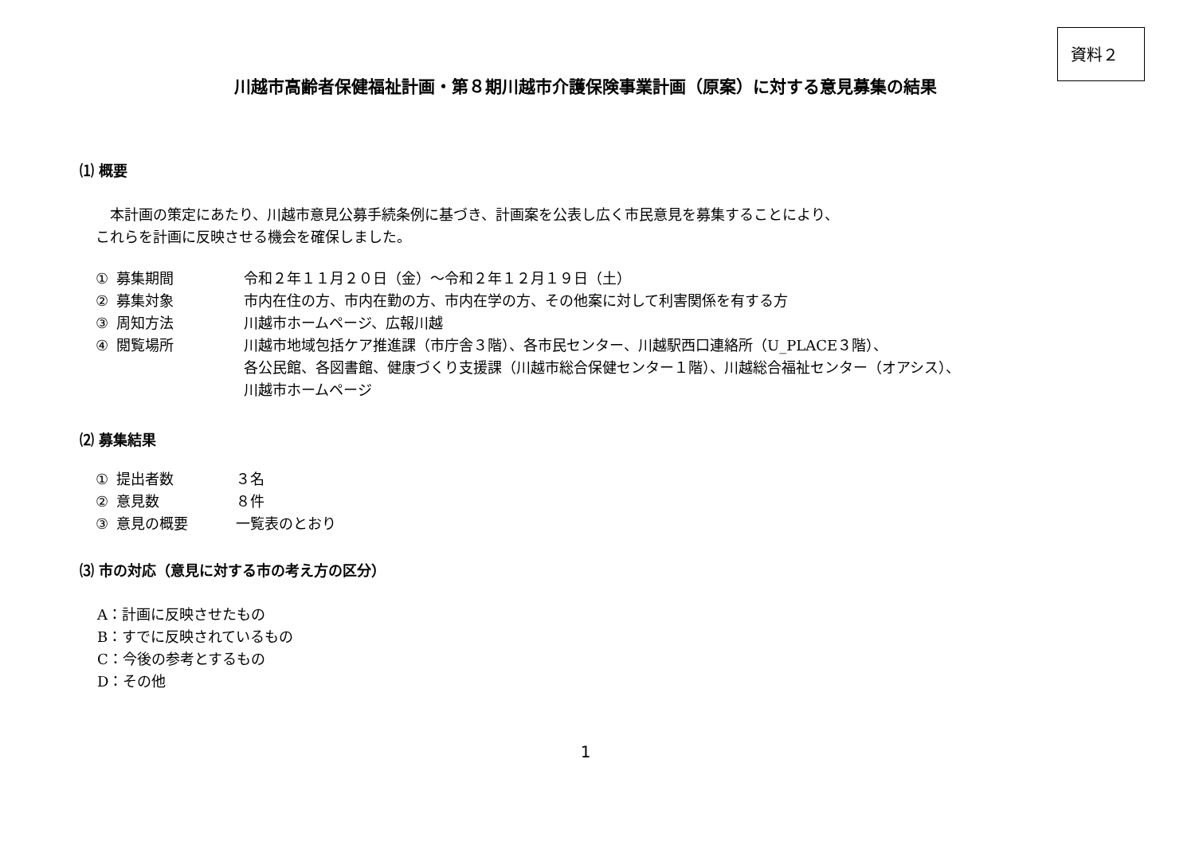資料２
川越市高齢者保健福祉計画・第８期川越市介護保険事業計画（原案）に対する意見募集の結果
⑴ 概要
　本計画の策定にあたり、川越市意見公募手続条例に基づき、計画案を公表し広く市民意見を募集することにより、
これらを計画に反映させる機会を確保しました。
| ① | 募集期間 | 令和２年１１月２０日（金）～令和２年１２月１９日（土） |
| ② | 募集対象 | 市内在住の方、市内在勤の方、市内在学の方、その他案に対して利害関係を有する方 |
| ③ | 周知方法 | 川越市ホームページ、広報川越 |
| ④ | 閲覧場所 | 川越市地域包括ケア推進課（市庁舎３階）、各市民センター、川越駅西口連絡所（U_PLACE３階）、 各公民館、各図書館、健康づくり支援課（川越市総合保健センター１階）、川越総合福祉センター（オアシス）、 川越市ホームページ |
⑵ 募集結果
| ① | 提出者数 | ３名 |
| ② | 意見数 | ８件 |
| ③ | 意見の概要 | 一覧表のとおり |
⑶ 市の対応（意見に対する市の考え方の区分）
A：計画に反映させたもの
B：すでに反映されているもの
C：今後の参考とするもの
D：その他
1